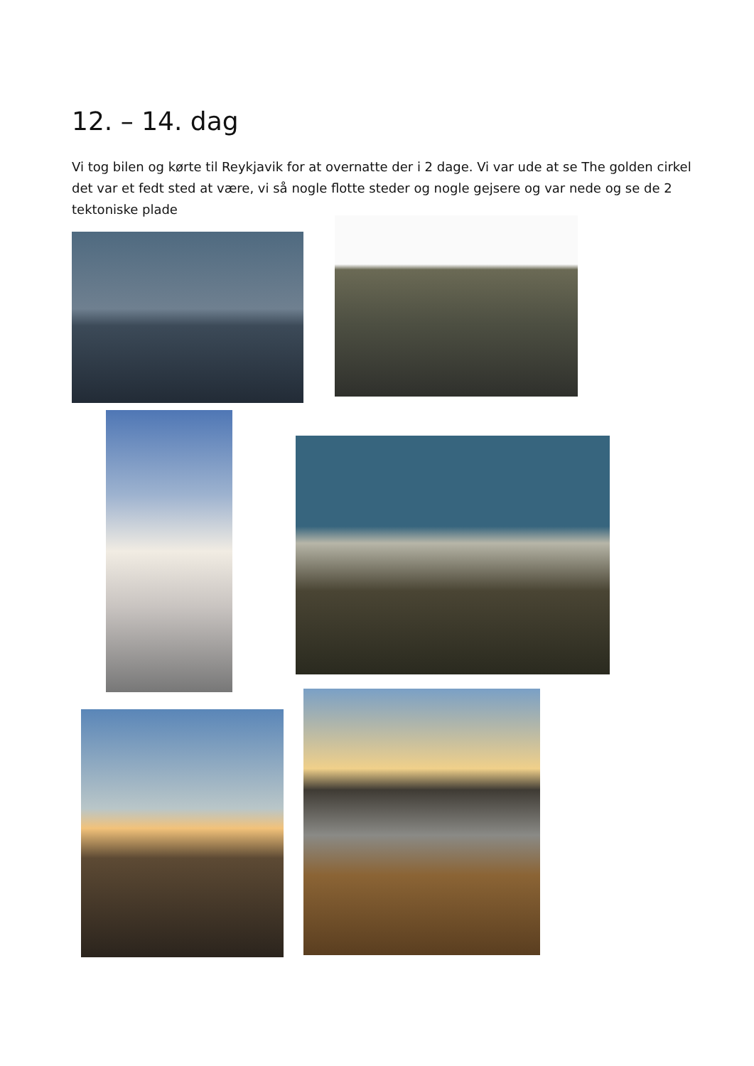12. – 14. dag
Vi tog bilen og kørte til Reykjavik for at overnatte der i 2 dage. Vi var ude at se The golden cirkel det var et fedt sted at være, vi så nogle flotte steder og nogle gejsere og var nede og se de 2 tektoniske plade